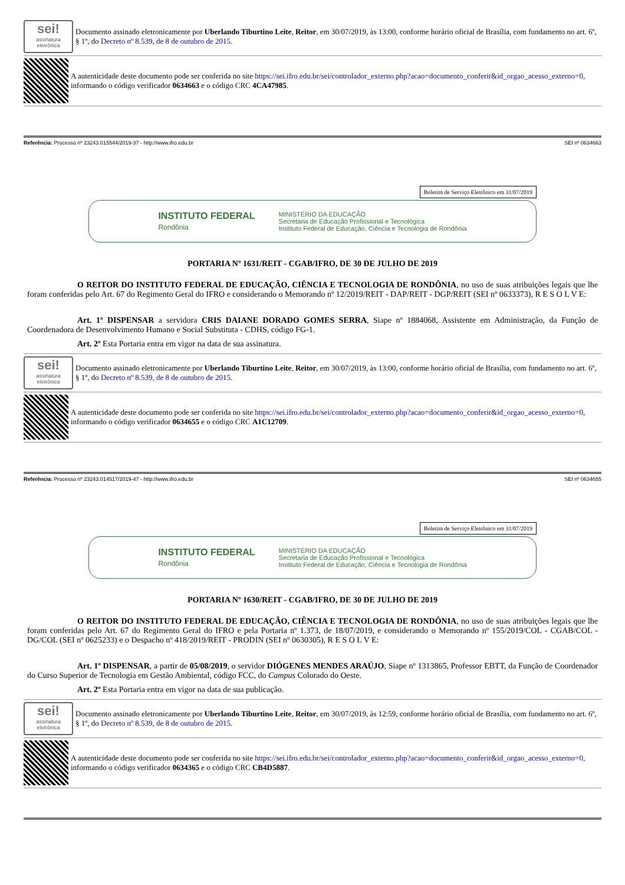sei!
assinatura eletrônica
Documento assinado eletronicamente por Uberlando Tiburtino Leite, Reitor, em 30/07/2019, às 13:00, conforme horário oficial de Brasília, com fundamento no art. 6º, § 1º, do Decreto nº 8.539, de 8 de outubro de 2015.
A autenticidade deste documento pode ser conferida no site https://sei.ifro.edu.br/sei/controlador_externo.php?acao=documento_conferir&id_orgao_acesso_externo=0, informando o código verificador 0634663 e o código CRC 4CA47985.
Referência: Processo nº 23243.015544/2019-37 - http://www.ifro.edu.br SEI nº 0634663
Boletim de Serviço Eletrônico em 31/07/2019
INSTITUTO FEDERAL
Rondônia
MINISTÉRIO DA EDUCAÇÃO
Secretaria de Educação Profissional e Tecnológica
Instituto Federal de Educação, Ciência e Tecnologia de Rondônia
PORTARIA Nº 1631/REIT - CGAB/IFRO, DE 30 DE JULHO DE 2019
O REITOR DO INSTITUTO FEDERAL DE EDUCAÇÃO, CIÊNCIA E TECNOLOGIA DE RONDÔNIA, no uso de suas atribuições legais que lhe foram conferidas pelo Art. 67 do Regimento Geral do IFRO e considerando o Memorando nº 12/2019/REIT - DAP/REIT - DGP/REIT (SEI nº 0633373), R E S O L V E:
Art. 1º DISPENSAR a servidora CRIS DAIANE DORADO GOMES SERRA, Siape nº 1884068, Assistente em Administração, da Função de Coordenadora de Desenvolvimento Humano e Social Substituta - CDHS, código FG-1.
Art. 2º Esta Portaria entra em vigor na data de sua assinatura.
sei!
assinatura eletrônica
Documento assinado eletronicamente por Uberlando Tiburtino Leite, Reitor, em 30/07/2019, às 13:00, conforme horário oficial de Brasília, com fundamento no art. 6º, § 1º, do Decreto nº 8.539, de 8 de outubro de 2015.
A autenticidade deste documento pode ser conferida no site https://sei.ifro.edu.br/sei/controlador_externo.php?acao=documento_conferir&id_orgao_acesso_externo=0, informando o código verificador 0634655 e o código CRC A1C12709.
Referência: Processo nº 23243.014517/2019-47 - http://www.ifro.edu.br SEI nº 0634655
Boletim de Serviço Eletrônico em 31/07/2019
INSTITUTO FEDERAL
Rondônia
MINISTÉRIO DA EDUCAÇÃO
Secretaria de Educação Profissional e Tecnológica
Instituto Federal de Educação, Ciência e Tecnologia de Rondônia
PORTARIA Nº 1630/REIT - CGAB/IFRO, DE 30 DE JULHO DE 2019
O REITOR DO INSTITUTO FEDERAL DE EDUCAÇÃO, CIÊNCIA E TECNOLOGIA DE RONDÔNIA, no uso de suas atribuições legais que lhe foram conferidas pelo Art. 67 do Regimento Geral do IFRO e pela Portaria nº 1.373, de 18/07/2019, e considerando o Memorando nº 155/2019/COL - CGAB/COL - DG/COL (SEI nº 0625233) e o Despacho nº 418/2019/REIT - PRODIN (SEI nº 0630305), R E S O L V E:
Art. 1º DISPENSAR, a partir de 05/08/2019, o servidor DIÓGENES MENDES ARAÚJO, Siape nº 1313865, Professor EBTT, da Função de Coordenador do Curso Superior de Tecnologia em Gestão Ambiental, código FCC, do Campus Colorado do Oeste.
Art. 2º Esta Portaria entra em vigor na data de sua publicação.
sei!
assinatura eletrônica
Documento assinado eletronicamente por Uberlando Tiburtino Leite, Reitor, em 30/07/2019, às 12:59, conforme horário oficial de Brasília, com fundamento no art. 6º, § 1º, do Decreto nº 8.539, de 8 de outubro de 2015.
A autenticidade deste documento pode ser conferida no site https://sei.ifro.edu.br/sei/controlador_externo.php?acao=documento_conferir&id_orgao_acesso_externo=0, informando o código verificador 0634365 e o código CRC CB4D5887.